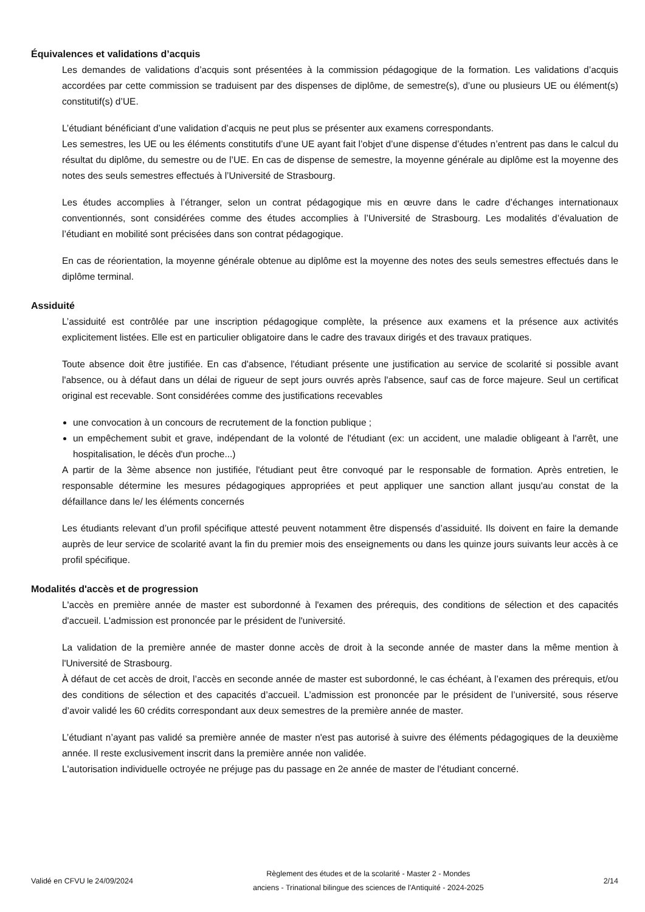Équivalences et validations d’acquis
Les demandes de validations d’acquis sont présentées à la commission pédagogique de la formation. Les validations d’acquis accordées par cette commission se traduisent par des dispenses de diplôme, de semestre(s), d’une ou plusieurs UE ou élément(s) constitutif(s) d’UE.
L’étudiant bénéficiant d’une validation d’acquis ne peut plus se présenter aux examens correspondants.
Les semestres, les UE ou les éléments constitutifs d’une UE ayant fait l’objet d’une dispense d’études n’entrent pas dans le calcul du résultat du diplôme, du semestre ou de l’UE. En cas de dispense de semestre, la moyenne générale au diplôme est la moyenne des notes des seuls semestres effectués à l’Université de Strasbourg.
Les études accomplies à l’étranger, selon un contrat pédagogique mis en œuvre dans le cadre d’échanges internationaux conventionnés, sont considérées comme des études accomplies à l’Université de Strasbourg. Les modalités d’évaluation de l’étudiant en mobilité sont précisées dans son contrat pédagogique.
En cas de réorientation, la moyenne générale obtenue au diplôme est la moyenne des notes des seuls semestres effectués dans le diplôme terminal.
Assiduité
L’assiduité est contrôlée par une inscription pédagogique complète, la présence aux examens et la présence aux activités explicitement listées. Elle est en particulier obligatoire dans le cadre des travaux dirigés et des travaux pratiques.
Toute absence doit être justifiée. En cas d'absence, l'étudiant présente une justification au service de scolarité si possible avant l'absence, ou à défaut dans un délai de rigueur de sept jours ouvrés après l'absence, sauf cas de force majeure. Seul un certificat original est recevable. Sont considérées comme des justifications recevables
une convocation à un concours de recrutement de la fonction publique ;
un empêchement subit et grave, indépendant de la volonté de l'étudiant (ex: un accident, une maladie obligeant à l'arrêt, une hospitalisation, le décès d'un proche...)
A partir de la 3ème absence non justifiée, l'étudiant peut être convoqué par le responsable de formation. Après entretien, le responsable détermine les mesures pédagogiques appropriées et peut appliquer une sanction allant jusqu'au constat de la défaillance dans le/ les éléments concernés
Les étudiants relevant d’un profil spécifique attesté peuvent notamment être dispensés d’assiduité. Ils doivent en faire la demande auprès de leur service de scolarité avant la fin du premier mois des enseignements ou dans les quinze jours suivants leur accès à ce profil spécifique.
Modalités d'accès et de progression
L'accès en première année de master est subordonné à l'examen des prérequis, des conditions de sélection et des capacités d'accueil. L'admission est prononcée par le président de l'université.
La validation de la première année de master donne accès de droit à la seconde année de master dans la même mention à l'Université de Strasbourg.
À défaut de cet accès de droit, l’accès en seconde année de master est subordonné, le cas échéant, à l’examen des prérequis, et/ou des conditions de sélection et des capacités d’accueil. L’admission est prononcée par le président de l’université, sous réserve d’avoir validé les 60 crédits correspondant aux deux semestres de la première année de master.
L’étudiant n’ayant pas validé sa première année de master n'est pas autorisé à suivre des éléments pédagogiques de la deuxième année. Il reste exclusivement inscrit dans la première année non validée.
L'autorisation individuelle octroyée ne préjuge pas du passage en 2e année de master de l'étudiant concerné.
Validé en CFVU le 24/09/2024
Règlement des études et de la scolarité - Master 2 - Mondes
anciens - Trinational bilingue des sciences de l'Antiquité - 2024-2025
2/14